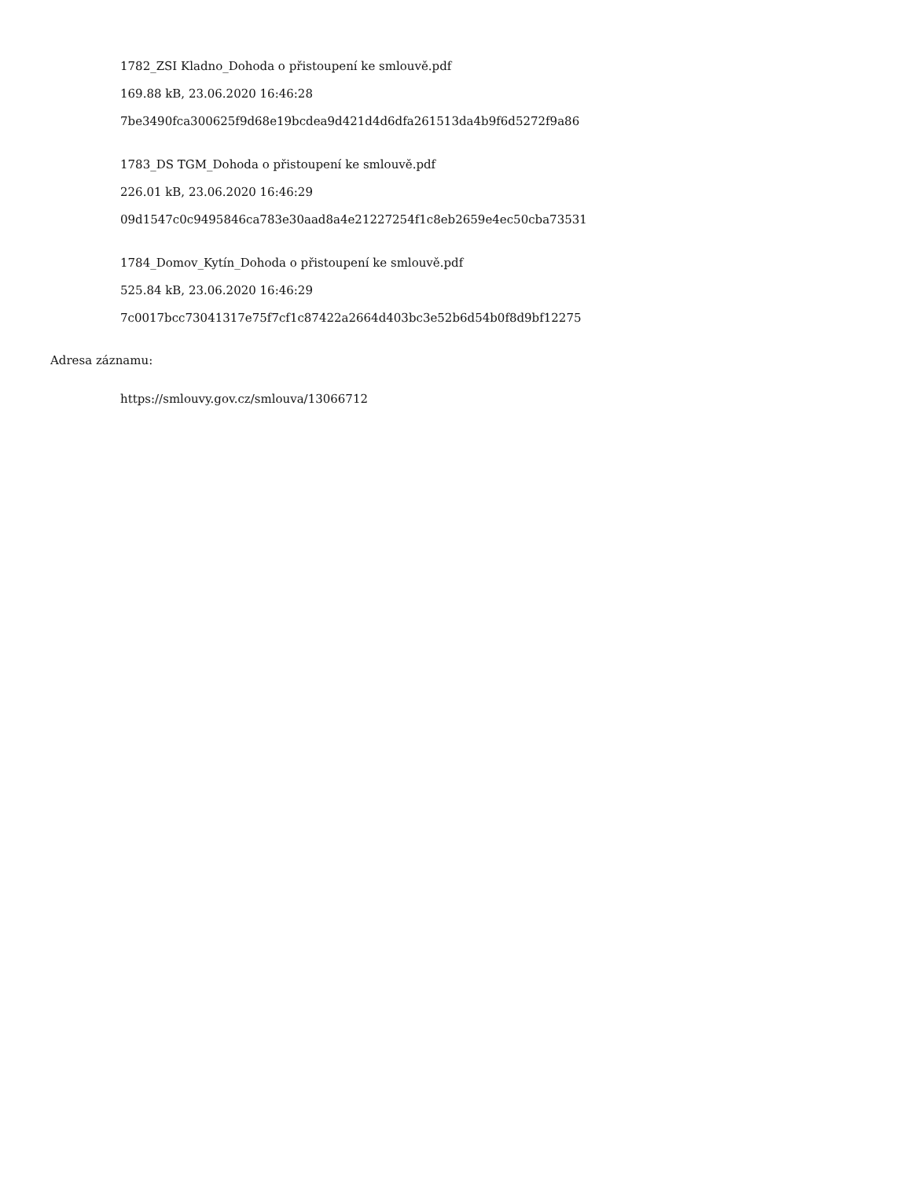1782_ZSI Kladno_Dohoda o přistoupení ke smlouvě.pdf
169.88 kB, 23.06.2020 16:46:28
7be3490fca300625f9d68e19bcdea9d421d4d6dfa261513da4b9f6d5272f9a86
1783_DS TGM_Dohoda o přistoupení ke smlouvě.pdf
226.01 kB, 23.06.2020 16:46:29
09d1547c0c9495846ca783e30aad8a4e21227254f1c8eb2659e4ec50cba73531
1784_Domov_Kytín_Dohoda o přistoupení ke smlouvě.pdf
525.84 kB, 23.06.2020 16:46:29
7c0017bcc73041317e75f7cf1c87422a2664d403bc3e52b6d54b0f8d9bf12275
Adresa záznamu:
https://smlouvy.gov.cz/smlouva/13066712